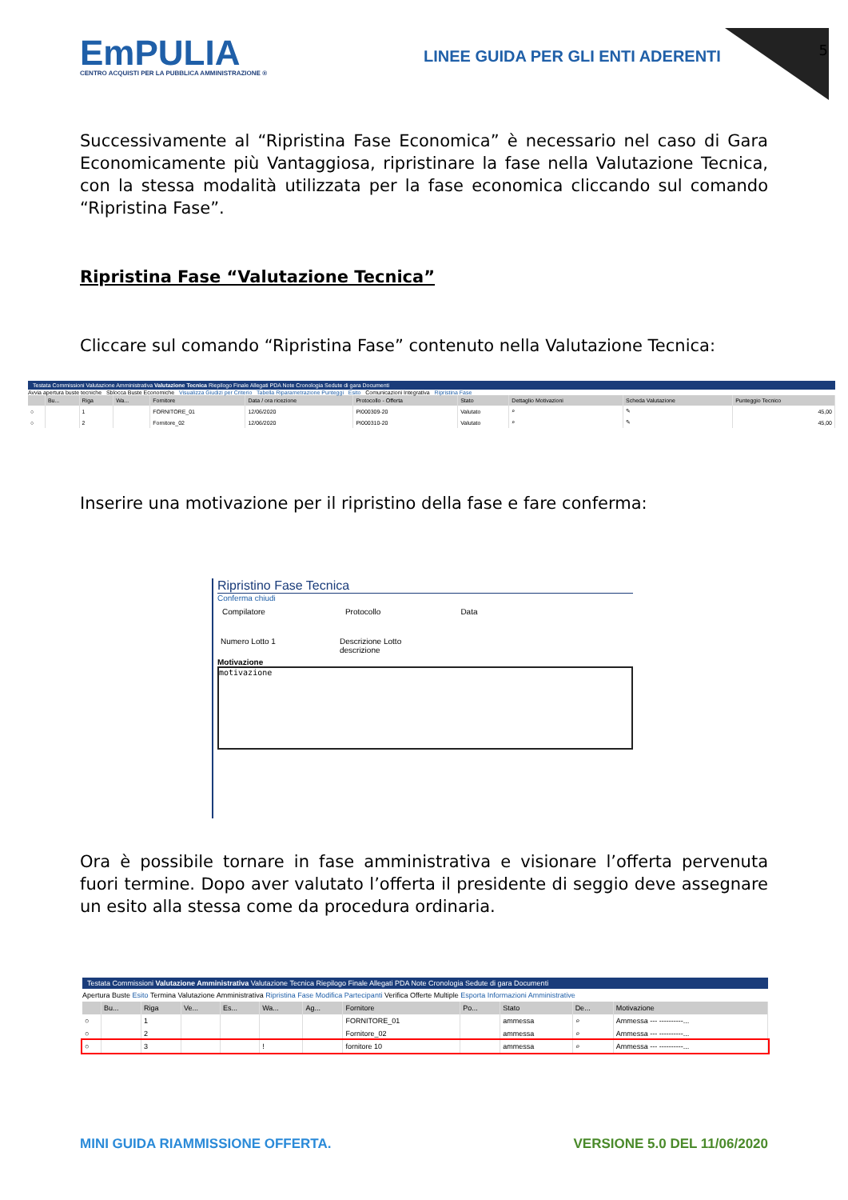5
EmPULIA
CENTRO ACQUISTI PER LA PUBBLICA AMMINISTRAZIONE ®
LINEE GUIDA PER GLI ENTI ADERENTI
Successivamente al “Ripristina Fase Economica” è necessario nel caso di Gara Economicamente più Vantaggiosa, ripristinare la fase nella Valutazione Tecnica, con la stessa modalità utilizzata per la fase economica cliccando sul comando “Ripristina Fase”.
Ripristina Fase “Valutazione Tecnica”
Cliccare sul comando “Ripristina Fase” contenuto nella Valutazione Tecnica:
Testata Commissioni Valutazione Amministrativa Valutazione Tecnica Riepilogo Finale Allegati PDA Note Cronologia Sedute di gara Documenti
Avvia apertura buste tecniche Sblocca Buste Economiche Visualizza Giudizi per Criterio Tabella Riparametrazione Punteggi Esito Comunicazioni Integrativa Ripristina Fase
| | Bu... | Riga | Wa... | Fornitore | Data / ora ricezione | Protocollo - Offerta | Stato | Dettaglio Motivazioni | Scheda Valutazione | Punteggio Tecnico |
| --- | --- | --- | --- | --- | --- | --- | --- | --- | --- | --- |
| ○ | | 1 | | FORNITORE_01 | 12/06/2020 | PI000309-20 | Valutato | ⌕ | ✎ | 45,00 |
| ○ | | 2 | | Fornitore_02 | 12/06/2020 | PI000310-20 | Valutato | ⌕ | ✎ | 45,00 |
Inserire una motivazione per il ripristino della fase e fare conferma:
Ripristino Fase Tecnica
Conferma chiudi
Compilatore Protocollo Data
Numero Lotto 1 Descrizione Lotto
descrizione
Motivazione
motivazione
Ora è possibile tornare in fase amministrativa e visionare l’offerta pervenuta fuori termine. Dopo aver valutato l’offerta il presidente di seggio deve assegnare un esito alla stessa come da procedura ordinaria.
Testata Commissioni Valutazione Amministrativa Valutazione Tecnica Riepilogo Finale Allegati PDA Note Cronologia Sedute di gara Documenti
Apertura Buste Esito Termina Valutazione Amministrativa Ripristina Fase Modifica Partecipanti Verifica Offerte Multiple Esporta Informazioni Amministrative
| | Bu... | Riga | Ve... | Es... | Wa... | Ag... | Fornitore | Po... | Stato | De... | Motivazione |
| --- | --- | --- | --- | --- | --- | --- | --- | --- | --- | --- | --- |
| ○ | | 1 | | | | | FORNITORE_01 | | ammessa | ⌕ | Ammessa --- ----------... |
| ○ | | 2 | | | | | Fornitore_02 | | ammessa | ⌕ | Ammessa --- ----------... |
| ○ | | 3 | | | ! | | fornitore 10 | | ammessa | ⌕ | Ammessa --- ----------... |
MINI GUIDA RIAMMISSIONE OFFERTA. VERSIONE 5.0 DEL 11/06/2020